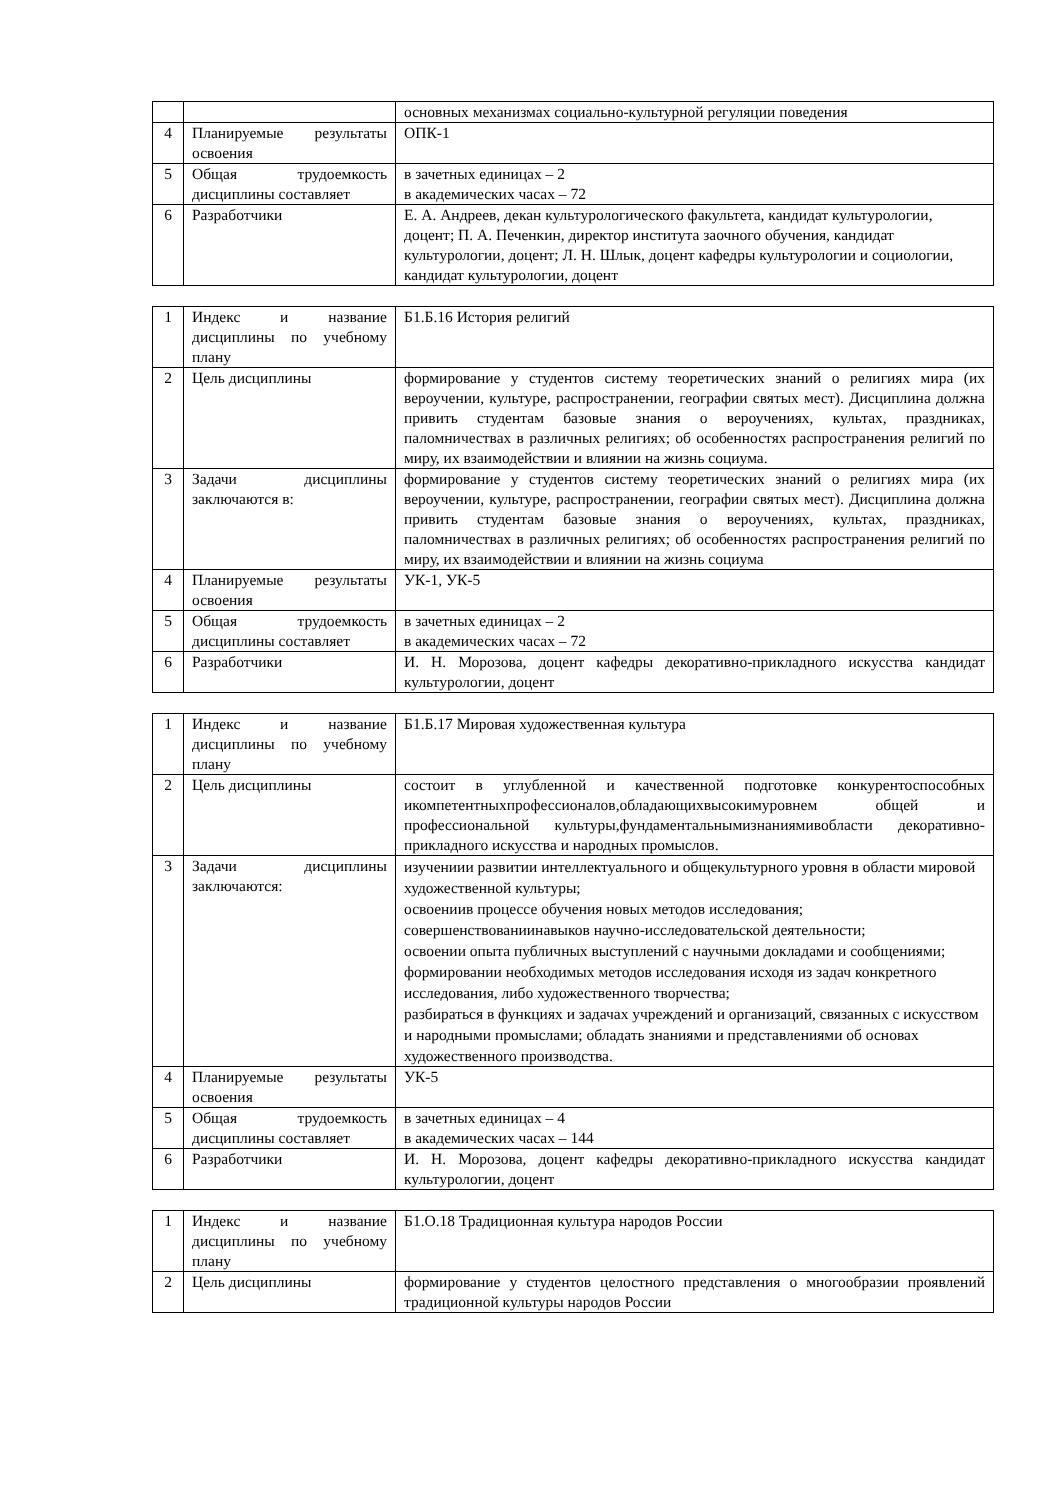| | | основных механизмах социально-культурной регуляции поведения |
| 4 | Планируемые результаты освоения | ОПК-1 |
| 5 | Общая трудоемкость дисциплины составляет | в зачетных единицах – 2 в академических часах – 72 |
| 6 | Разработчики | Е. А. Андреев, декан культурологического факультета, кандидат культурологии, доцент; П. А. Печенкин, директор института заочного обучения, кандидат культурологии, доцент; Л. Н. Шлык, доцент кафедры культурологии и социологии, кандидат культурологии, доцент |
| 1 | Индекс и название дисциплины по учебному плану | Б1.Б.16 История религий |
| 2 | Цель дисциплины | формирование у студентов систему теоретических знаний о религиях мира (их вероучении, культуре, распространении, географии святых мест). Дисциплина должна привить студентам базовые знания о вероучениях, культах, праздниках, паломничествах в различных религиях; об особенностях распространения религий по миру, их взаимодействии и влиянии на жизнь социума. |
| 3 | Задачи дисциплины заключаются в: | формирование у студентов систему теоретических знаний о религиях мира (их вероучении, культуре, распространении, географии святых мест). Дисциплина должна привить студентам базовые знания о вероучениях, культах, праздниках, паломничествах в различных религиях; об особенностях распространения религий по миру, их взаимодействии и влиянии на жизнь социума |
| 4 | Планируемые результаты освоения | УК-1, УК-5 |
| 5 | Общая трудоемкость дисциплины составляет | в зачетных единицах – 2 в академических часах – 72 |
| 6 | Разработчики | И. Н. Морозова, доцент кафедры декоративно-прикладного искусства кандидат культурологии, доцент |
| 1 | Индекс и название дисциплины по учебному плану | Б1.Б.17 Мировая художественная культура |
| 2 | Цель дисциплины | состоит в углубленной и качественной подготовке конкурентоспособных икомпетентныхпрофессионалов,обладающихвысокимуровнем общей и профессиональной культуры,фундаментальнымизнаниямивобласти декоративно-прикладного искусства и народных промыслов. |
| 3 | Задачи дисциплины заключаются: | изучениии развитии интеллектуального и общекультурного уровня в области мировой художественной культуры; освоениив процессе обучения новых методов исследования; совершенствованиинавыков научно-исследовательской деятельности; освоении опыта публичных выступлений с научными докладами и сообщениями; формировании необходимых методов исследования исходя из задач конкретного исследования, либо художественного творчества; разбираться в функциях и задачах учреждений и организаций, связанных с искусством и народными промыслами; обладать знаниями и представлениями об основах художественного производства. |
| 4 | Планируемые результаты освоения | УК-5 |
| 5 | Общая трудоемкость дисциплины составляет | в зачетных единицах – 4 в академических часах – 144 |
| 6 | Разработчики | И. Н. Морозова, доцент кафедры декоративно-прикладного искусства кандидат культурологии, доцент |
| 1 | Индекс и название дисциплины по учебному плану | Б1.О.18 Традиционная культура народов России |
| 2 | Цель дисциплины | формирование у студентов целостного представления о многообразии проявлений традиционной культуры народов России |